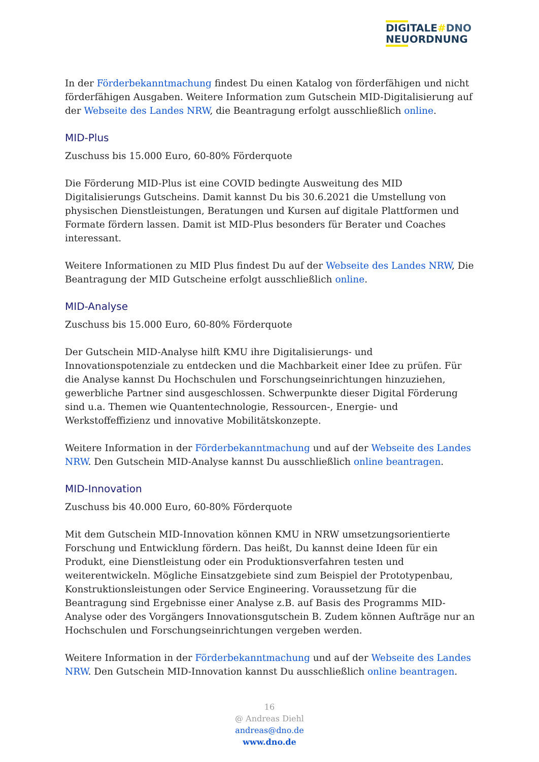DIGITALE#DNO
NEUORDNUNG
In der Förderbekanntmachung findest Du einen Katalog von förderfähigen und nicht förderfähigen Ausgaben. Weitere Information zum Gutschein MID-Digitalisierung auf der Webseite des Landes NRW, die Beantragung erfolgt ausschließlich online.
MID-Plus
Zuschuss bis 15.000 Euro, 60-80% Förderquote
Die Förderung MID-Plus ist eine COVID bedingte Ausweitung des MID Digitalisierungs Gutscheins. Damit kannst Du bis 30.6.2021 die Umstellung von physischen Dienstleistungen, Beratungen und Kursen auf digitale Plattformen und Formate fördern lassen. Damit ist MID-Plus besonders für Berater und Coaches interessant.
Weitere Informationen zu MID Plus findest Du auf der Webseite des Landes NRW, Die Beantragung der MID Gutscheine erfolgt ausschließlich online.
MID-Analyse
Zuschuss bis 15.000 Euro, 60-80% Förderquote
Der Gutschein MID-Analyse hilft KMU ihre Digitalisierungs- und Innovationspotenziale zu entdecken und die Machbarkeit einer Idee zu prüfen. Für die Analyse kannst Du Hochschulen und Forschungseinrichtungen hinzuziehen, gewerbliche Partner sind ausgeschlossen. Schwerpunkte dieser Digital Förderung sind u.a. Themen wie Quantentechnologie, Ressourcen-, Energie- und Werkstoffeffizienz und innovative Mobilitätskonzepte.
Weitere Information in der Förderbekanntmachung und auf der Webseite des Landes NRW. Den Gutschein MID-Analyse kannst Du ausschließlich online beantragen.
MID-Innovation
Zuschuss bis 40.000 Euro, 60-80% Förderquote
Mit dem Gutschein MID-Innovation können KMU in NRW umsetzungsorientierte Forschung und Entwicklung fördern. Das heißt, Du kannst deine Ideen für ein Produkt, eine Dienstleistung oder ein Produktionsverfahren testen und weiterentwickeln. Mögliche Einsatzgebiete sind zum Beispiel der Prototypenbau, Konstruktionsleistungen oder Service Engineering. Voraussetzung für die Beantragung sind Ergebnisse einer Analyse z.B. auf Basis des Programms MID-Analyse oder des Vorgängers Innovationsgutschein B. Zudem können Aufträge nur an Hochschulen und Forschungseinrichtungen vergeben werden.
Weitere Information in der Förderbekanntmachung und auf der Webseite des Landes NRW. Den Gutschein MID-Innovation kannst Du ausschließlich online beantragen.
16
@ Andreas Diehl
andreas@dno.de
www.dno.de